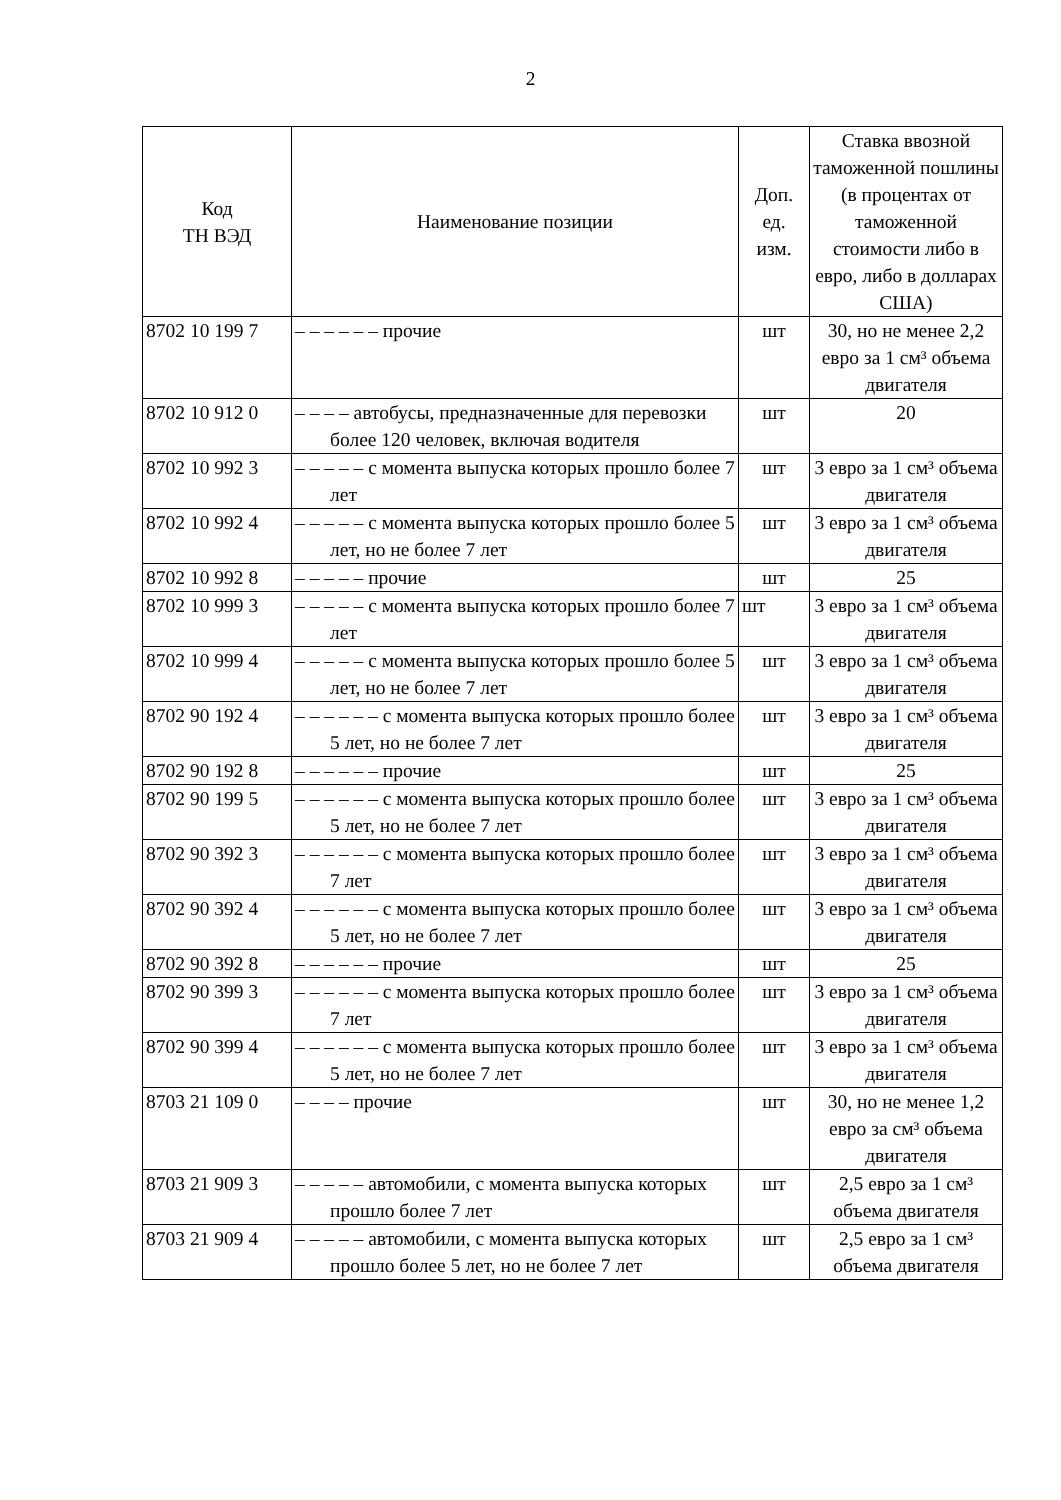2
| Код ТН ВЭД | Наименование позиции | Доп. ед. изм. | Ставка ввозной таможенной пошлины (в процентах от таможенной стоимости либо в евро, либо в долларах США) |
| --- | --- | --- | --- |
| 8702 10 199 7 | – – – – – – прочие | шт | 30, но не менее 2,2 евро за 1 см³ объема двигателя |
| 8702 10 912 0 | – – – – автобусы, предназначенные для перевозки более 120 человек, включая водителя | шт | 20 |
| 8702 10 992 3 | – – – – – с момента выпуска которых прошло более 7 лет | шт | 3 евро за 1 см³ объема двигателя |
| 8702 10 992 4 | – – – – – с момента выпуска которых прошло более 5 лет, но не более 7 лет | шт | 3 евро за 1 см³ объема двигателя |
| 8702 10 992 8 | – – – – – прочие | шт | 25 |
| 8702 10 999 3 | – – – – – с момента выпуска которых прошло более 7 лет | шт | 3 евро за 1 см³ объема двигателя |
| 8702 10 999 4 | – – – – – с момента выпуска которых прошло более 5 лет, но не более 7 лет | шт | 3 евро за 1 см³ объема двигателя |
| 8702 90 192 4 | – – – – – – с момента выпуска которых прошло более 5 лет, но не более 7 лет | шт | 3 евро за 1 см³ объема двигателя |
| 8702 90 192 8 | – – – – – – прочие | шт | 25 |
| 8702 90 199 5 | – – – – – – с момента выпуска которых прошло более 5 лет, но не более 7 лет | шт | 3 евро за 1 см³ объема двигателя |
| 8702 90 392 3 | – – – – – – с момента выпуска которых прошло более 7 лет | шт | 3 евро за 1 см³ объема двигателя |
| 8702 90 392 4 | – – – – – – с момента выпуска которых прошло более 5 лет, но не более 7 лет | шт | 3 евро за 1 см³ объема двигателя |
| 8702 90 392 8 | – – – – – – прочие | шт | 25 |
| 8702 90 399 3 | – – – – – – с момента выпуска которых прошло более 7 лет | шт | 3 евро за 1 см³ объема двигателя |
| 8702 90 399 4 | – – – – – – с момента выпуска которых прошло более 5 лет, но не более 7 лет | шт | 3 евро за 1 см³ объема двигателя |
| 8703 21 109 0 | – – – – прочие | шт | 30, но не менее 1,2 евро за см³ объема двигателя |
| 8703 21 909 3 | – – – – – автомобили, с момента выпуска которых прошло более 7 лет | шт | 2,5 евро за 1 см³ объема двигателя |
| 8703 21 909 4 | – – – – – автомобили, с момента выпуска которых прошло более 5 лет, но не более 7 лет | шт | 2,5 евро за 1 см³ объема двигателя |